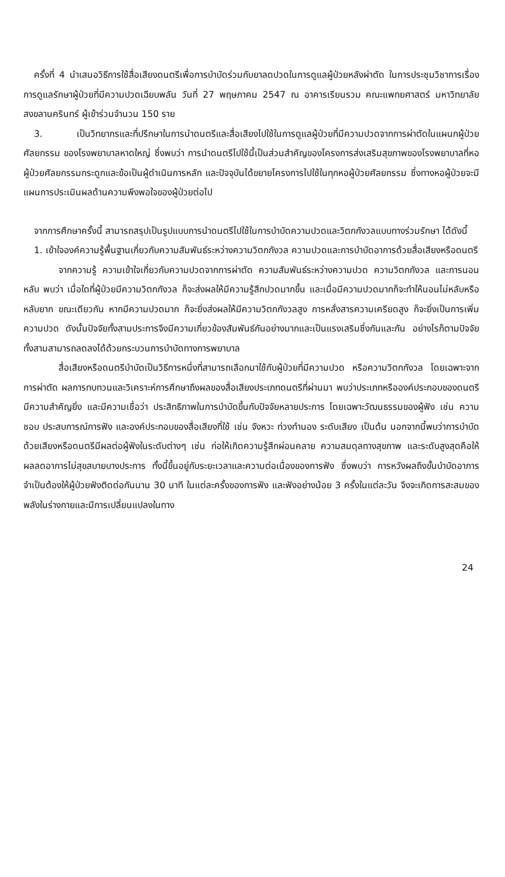ครั้งที่ 4 นำเสนอวิธีการใช้สื่อเสียงดนตรีเพื่อการบำบัดร่วมกับยาลดปวดในการดูแลผู้ป่วยหลังผ่าตัด ในการประชุมวิชาการเรื่อง การดูแลรักษาผู้ป่วยที่มีความปวดเฉียบพลัน วันที่ 27 พฤษภาคม 2547 ณ อาคารเรียนรวม คณะแพทยศาสตร์ มหาวิทยาลัยสงขลานครินทร์ ผู้เข้าร่วมจำนวน 150 ราย
3. เป็นวิทยากรและที่ปรึกษาในการนำดนตรีและสื่อเสียงไปใช้ในการดูแลผู้ป่วยที่มีความปวดจากการผ่าตัดในแผนกผู้ป่วยศัลยกรรม ของโรงพยาบาลหาดใหญ่ ซึ่งพบว่า การนำดนตรีไปใช้นี้เป็นส่วนสำคัญของโครงการส่งเสริมสุขภาพของโรงพยาบาลที่หอผู้ป่วยศัลยกรรมกระดูกและข้อเป็นผู้ดำเนินการหลัก และปัจจุบันได้ขยายโครงการไปใช้ในทุกหอผู้ป่วยศัลยกรรม ซึ่งทางหอผู้ป่วยจะมีแผนการประเมินผลด้านความพึงพอใจของผู้ป่วยต่อไป
จากการศึกษาครั้งนี้ สามารถสรุปเป็นรูปแบบการนำดนตรีไปใช้ในการบำบัดความปวดและวิตกกังวลแบบทางร่วมรักษา ได้ดังนี้
1. เข้าใจองค์ความรู้พื้นฐานเกี่ยวกับความสัมพันธ์ระหว่างความวิตกกังวล ความปวดและการบำบัดอาการด้วยสื่อเสียงหรือดนตรี
จากความรู้ ความเข้าใจเกี่ยวกับความปวดจากการผ่าตัด ความสัมพันธ์ระหว่างความปวด ความวิตกกังวล และการนอนหลับ พบว่า เมื่อใดที่ผู้ป่วยมีความวิตกกังวล ก็จะส่งผลให้มีความรู้สึกปวดมากขึ้น และเมื่อมีความปวดมากก็จะทำให้นอนไม่หลับหรือหลับยาก ขณะเดียวกัน หากมีความปวดมาก ก็จะยิ่งส่งผลให้มีความวิตกกังวลสูง การหลั่งสารความเครียดสูง ก็จะยิ่งเป็นการเพิ่มความปวด ดังนั้นปัจจัยทั้งสามประการจึงมีความเกี่ยวข้องสัมพันธ์กันอย่างมากและเป็นแรงเสริมซึ่งกันและกัน อย่างไรก็ตามปัจจัยทั้งสามสามารถลดลงได้ด้วยกระบวนการบำบัดทางการพยาบาล
สื่อเสียงหรือดนตรีบำบัดเป็นวิธีการหนึ่งที่สามารถเลือกมาใช้กับผู้ป่วยที่มีความปวด หรือความวิตกกังวล โดยเฉพาะจากการผ่าตัด ผลการทบทวนและวิเคราะห์การศึกษาถึงผลของสื่อเสียงประเภทดนตรีที่ผ่านมา พบว่าประเภทหรือองค์ประกอบของดนตรีมีความสำคัญยิ่ง และมีความเชื่อว่า ประสิทธิภาพในการบำบัดขึ้นกับปัจจัยหลายประการ โดยเฉพาะวัฒนธรรมของผู้ฟัง เช่น ความชอบ ประสบการณ์การฟัง และองค์ประกอบของสื่อเสียงที่ใช้ เช่น จังหวะ ท่วงทำนอง ระดับเสียง เป็นต้น นอกจากนี้พบว่าการบำบัดด้วยเสียงหรือดนตรีมีผลต่อผู้ฟังในระดับต่างๆ เช่น ก่อให้เกิดความรู้สึกผ่อนคลาย ความสมดุลทางสุขภาพ และระดับสูงสุดคือให้ผลลดอาการไม่สุขสบายบางประการ ทั้งนี้ขึ้นอยู่กับระยะเวลาและความต่อเนื่องของการฟัง ซึ่งพบว่า การหวังผลถึงขั้นบำบัดอาการ จำเป็นต้องให้ผู้ป่วยฟังติดต่อกันนาน 30 นาที ในแต่ละครั้งของการฟัง และฟังอย่างน้อย 3 ครั้งในแต่ละวัน จึงจะเกิดการสะสมของพลังในร่างกายและมีการเปลี่ยนแปลงในทาง
24